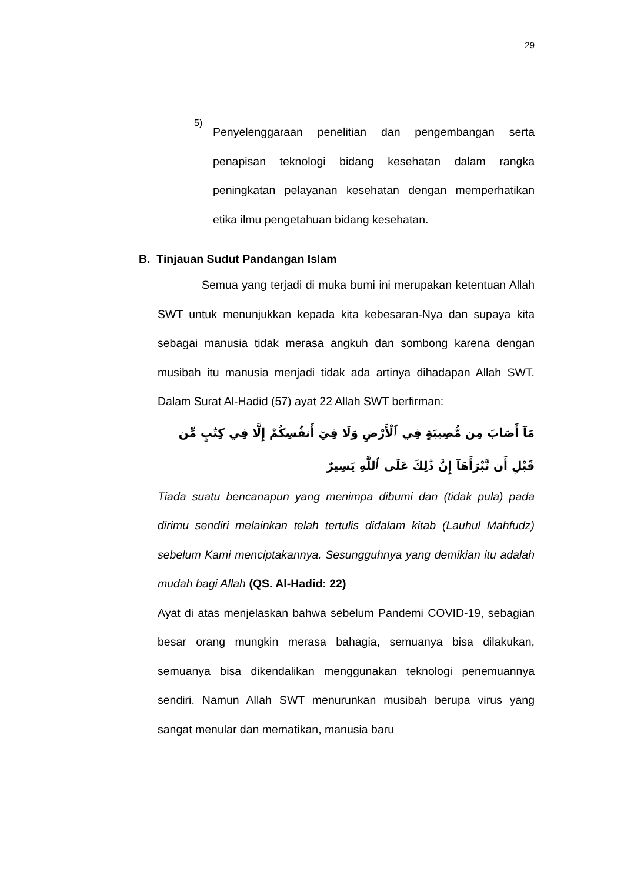29
5)
Penyelenggaraan penelitian dan pengembangan serta penapisan teknologi bidang kesehatan dalam rangka peningkatan pelayanan kesehatan dengan memperhatikan etika ilmu pengetahuan bidang kesehatan.
B. Tinjauan Sudut Pandangan Islam
Semua yang terjadi di muka bumi ini merupakan ketentuan Allah SWT untuk menunjukkan kepada kita kebesaran-Nya dan supaya kita sebagai manusia tidak merasa angkuh dan sombong karena dengan musibah itu manusia menjadi tidak ada artinya dihadapan Allah SWT. Dalam Surat Al-Hadid (57) ayat 22 Allah SWT berfirman:
مَآ أَصَابَ مِن مُّصِيبَةٍ فِي ٱلْأَرْضِ وَلَا فِيٓ أَنفُسِكُمْ إِلَّا فِي كِتَٰبٍ مِّن قَبْلِ أَن نَّبْرَأَهَآ إِنَّ ذَٰلِكَ عَلَى ٱللَّهِ يَسِيرٌ
Tiada suatu bencanapun yang menimpa dibumi dan (tidak pula) pada dirimu sendiri melainkan telah tertulis didalam kitab (Lauhul Mahfudz) sebelum Kami menciptakannya. Sesungguhnya yang demikian itu adalah mudah bagi Allah (QS. Al-Hadid: 22)
Ayat di atas menjelaskan bahwa sebelum Pandemi COVID-19, sebagian besar orang mungkin merasa bahagia, semuanya bisa dilakukan, semuanya bisa dikendalikan menggunakan teknologi penemuannya sendiri. Namun Allah SWT menurunkan musibah berupa virus yang sangat menular dan mematikan, manusia baru